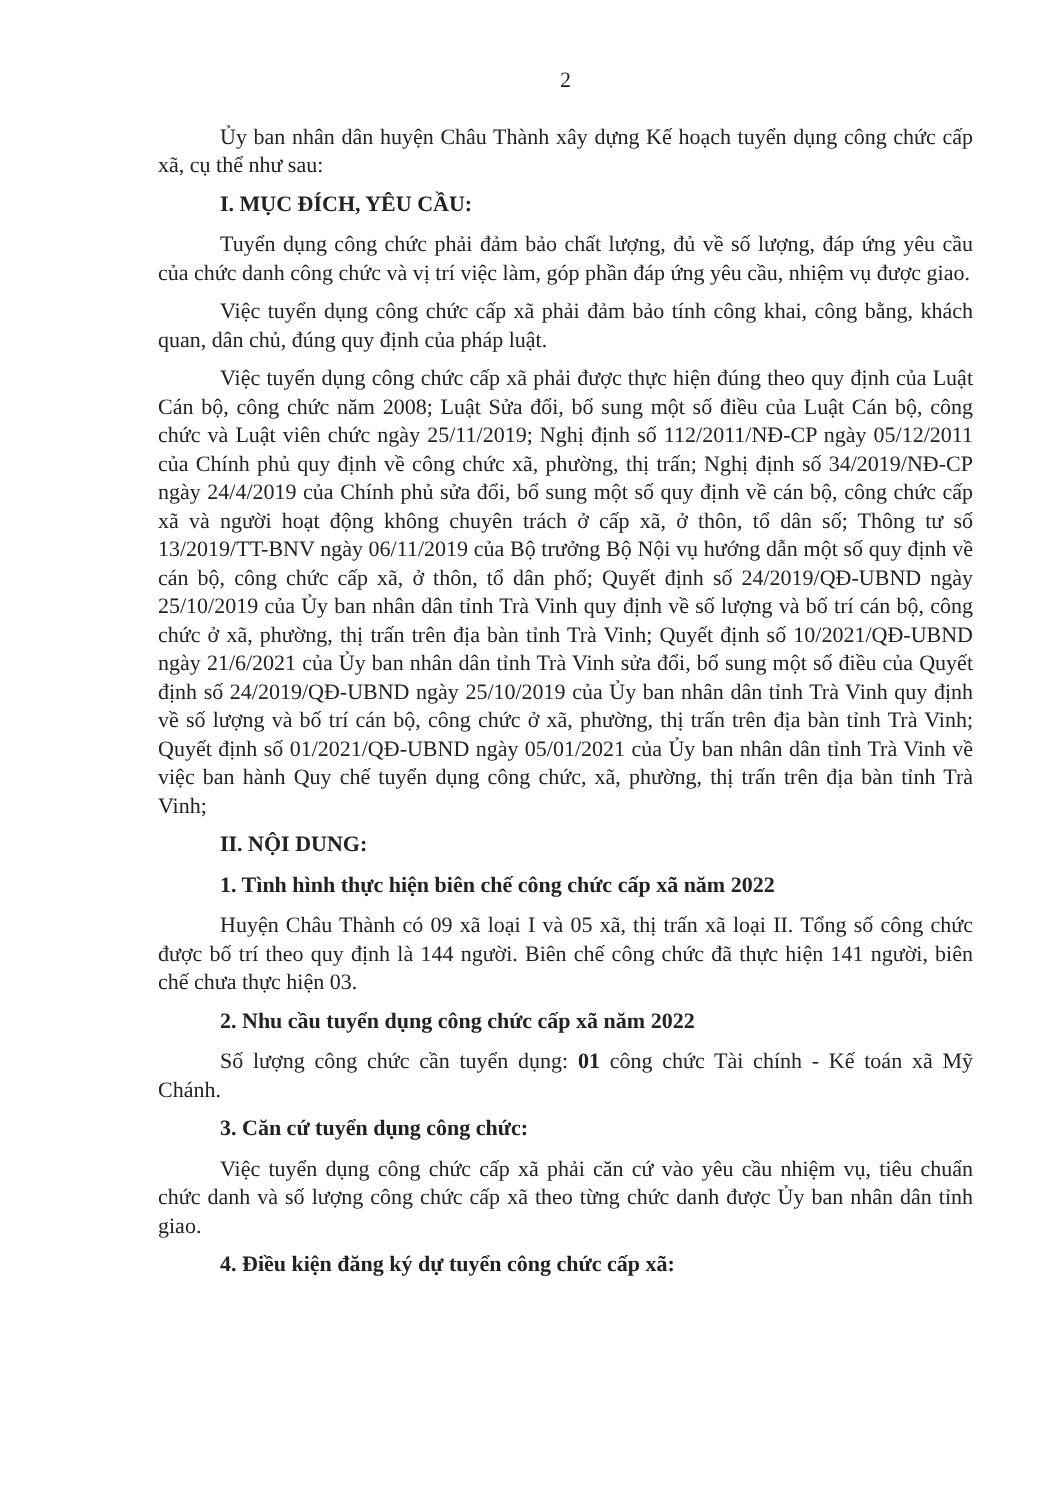2
Ủy ban nhân dân huyện Châu Thành xây dựng Kế hoạch tuyển dụng công chức cấp xã, cụ thể như sau:
I. MỤC ĐÍCH, YÊU CẦU:
Tuyển dụng công chức phải đảm bảo chất lượng, đủ về số lượng, đáp ứng yêu cầu của chức danh công chức và vị trí việc làm, góp phần đáp ứng yêu cầu, nhiệm vụ được giao.
Việc tuyển dụng công chức cấp xã phải đảm bảo tính công khai, công bằng, khách quan, dân chủ, đúng quy định của pháp luật.
Việc tuyển dụng công chức cấp xã phải được thực hiện đúng theo quy định của Luật Cán bộ, công chức năm 2008; Luật Sửa đổi, bổ sung một số điều của Luật Cán bộ, công chức và Luật viên chức ngày 25/11/2019; Nghị định số 112/2011/NĐ-CP ngày 05/12/2011 của Chính phủ quy định về công chức xã, phường, thị trấn; Nghị định số 34/2019/NĐ-CP ngày 24/4/2019 của Chính phủ sửa đổi, bổ sung một số quy định về cán bộ, công chức cấp xã và người hoạt động không chuyên trách ở cấp xã, ở thôn, tổ dân số; Thông tư số 13/2019/TT-BNV ngày 06/11/2019 của Bộ trưởng Bộ Nội vụ hướng dẫn một số quy định về cán bộ, công chức cấp xã, ở thôn, tổ dân phố; Quyết định số 24/2019/QĐ-UBND ngày 25/10/2019 của Ủy ban nhân dân tỉnh Trà Vinh quy định về số lượng và bố trí cán bộ, công chức ở xã, phường, thị trấn trên địa bàn tỉnh Trà Vinh; Quyết định số 10/2021/QĐ-UBND ngày 21/6/2021 của Ủy ban nhân dân tỉnh Trà Vinh sửa đổi, bổ sung một số điều của Quyết định số 24/2019/QĐ-UBND ngày 25/10/2019 của Ủy ban nhân dân tỉnh Trà Vinh quy định về số lượng và bố trí cán bộ, công chức ở xã, phường, thị trấn trên địa bàn tỉnh Trà Vinh; Quyết định số 01/2021/QĐ-UBND ngày 05/01/2021 của Ủy ban nhân dân tỉnh Trà Vinh về việc ban hành Quy chế tuyển dụng công chức, xã, phường, thị trấn trên địa bàn tỉnh Trà Vinh;
II. NỘI DUNG:
1. Tình hình thực hiện biên chế công chức cấp xã năm 2022
Huyện Châu Thành có 09 xã loại I và 05 xã, thị trấn xã loại II. Tổng số công chức được bố trí theo quy định là 144 người. Biên chế công chức đã thực hiện 141 người, biên chế chưa thực hiện 03.
2. Nhu cầu tuyển dụng công chức cấp xã năm 2022
Số lượng công chức cần tuyển dụng: 01 công chức Tài chính - Kế toán xã Mỹ Chánh.
3. Căn cứ tuyển dụng công chức:
Việc tuyển dụng công chức cấp xã phải căn cứ vào yêu cầu nhiệm vụ, tiêu chuẩn chức danh và số lượng công chức cấp xã theo từng chức danh được Ủy ban nhân dân tỉnh giao.
4. Điều kiện đăng ký dự tuyển công chức cấp xã: